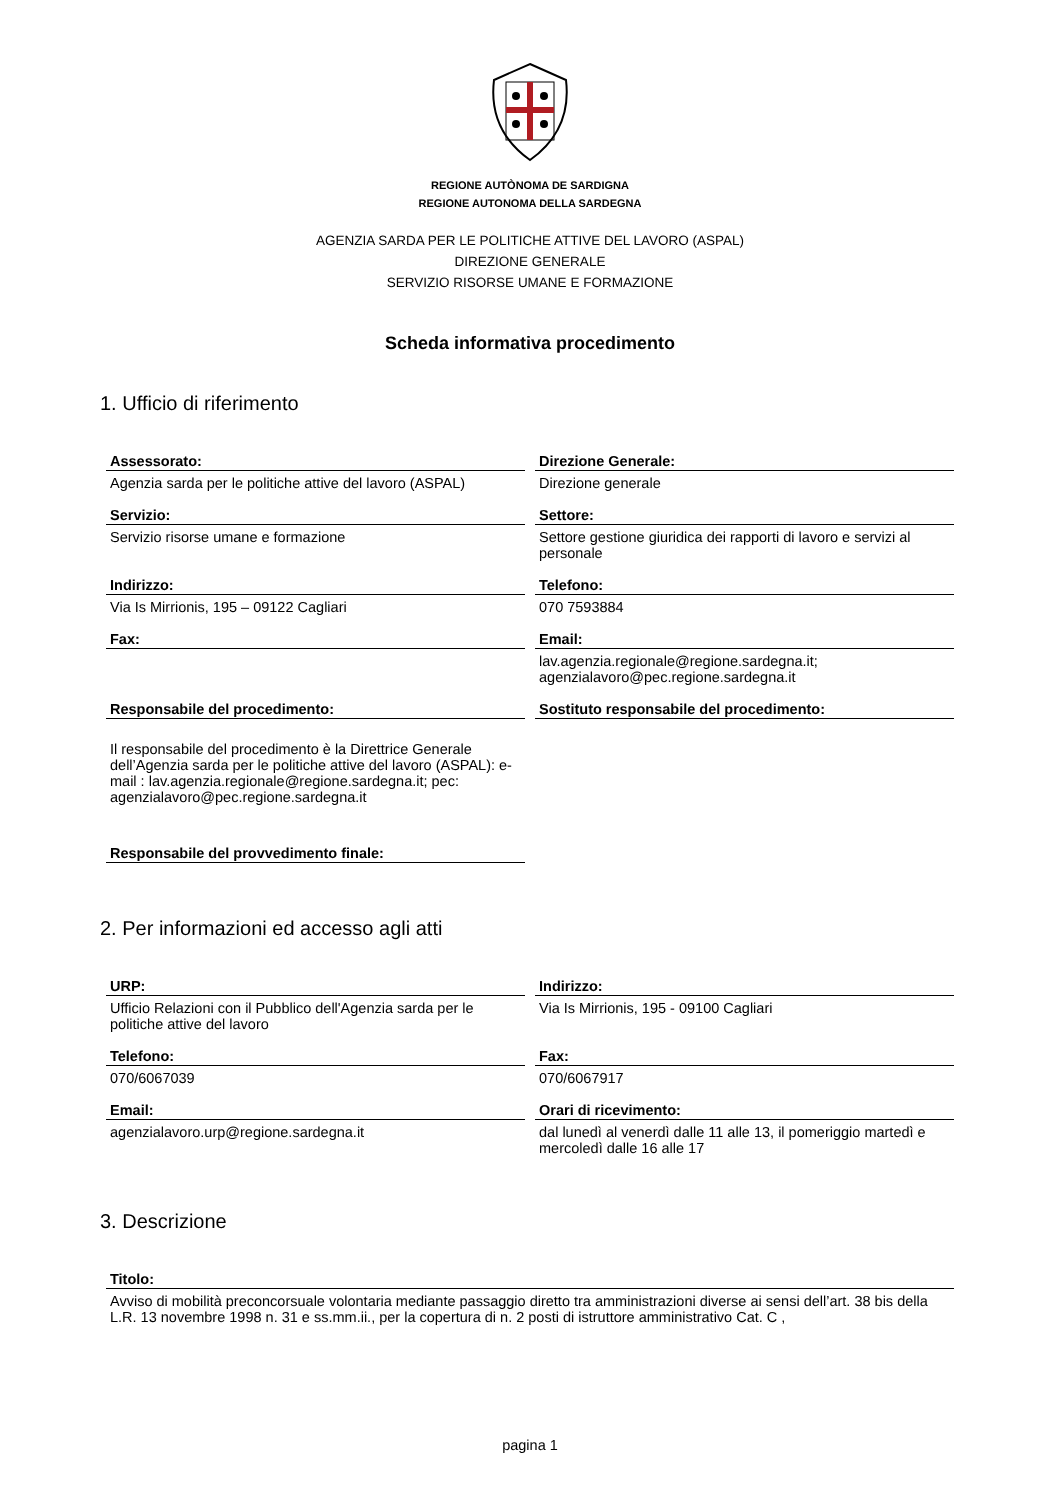REGIONE AUTÒNOMA DE SARDIGNA
REGIONE AUTONOMA DELLA SARDEGNA
AGENZIA SARDA PER LE POLITICHE ATTIVE DEL LAVORO (ASPAL)
DIREZIONE GENERALE
SERVIZIO RISORSE UMANE E FORMAZIONE
Scheda informativa procedimento
1. Ufficio di riferimento
Assessorato:
Agenzia sarda per le politiche attive del lavoro (ASPAL)
Direzione Generale:
Direzione generale
Servizio:
Servizio risorse umane e formazione
Settore:
Settore gestione giuridica dei rapporti di lavoro e servizi al personale
Indirizzo:
Via Is Mirrionis, 195 – 09122 Cagliari
Telefono:
070 7593884
Fax:
Email:
lav.agenzia.regionale@regione.sardegna.it; agenzialavoro@pec.regione.sardegna.it
Responsabile del procedimento:
Il responsabile del procedimento è la Direttrice Generale dell’Agenzia sarda per le politiche attive del lavoro (ASPAL): e-mail : lav.agenzia.regionale@regione.sardegna.it; pec: agenzialavoro@pec.regione.sardegna.it
Sostituto responsabile del procedimento:
Responsabile del provvedimento finale:
2. Per informazioni ed accesso agli atti
URP:
Ufficio Relazioni con il Pubblico dell'Agenzia sarda per le politiche attive del lavoro
Indirizzo:
Via Is Mirrionis, 195 - 09100 Cagliari
Telefono:
070/6067039
Fax:
070/6067917
Email:
agenzialavoro.urp@regione.sardegna.it
Orari di ricevimento:
dal lunedì al venerdì dalle 11 alle 13, il pomeriggio martedì e mercoledì dalle 16 alle 17
3. Descrizione
Titolo:
Avviso di mobilità preconcorsuale volontaria mediante passaggio diretto tra amministrazioni diverse ai sensi dell’art. 38 bis della L.R. 13 novembre 1998 n. 31 e ss.mm.ii., per la copertura di n. 2 posti di istruttore amministrativo Cat. C ,
pagina 1